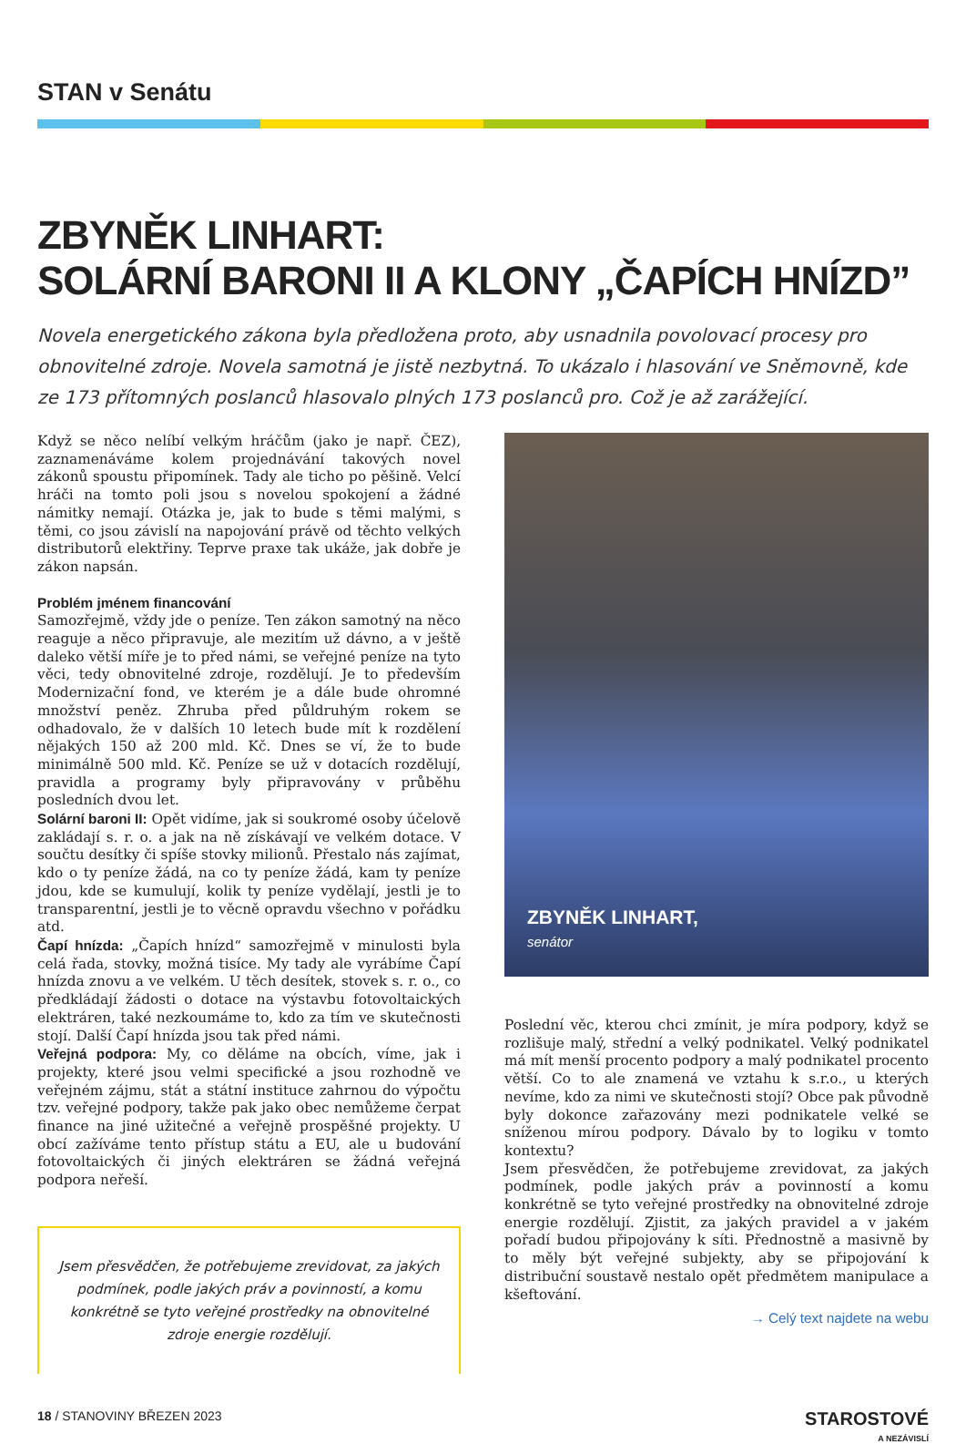STAN v Senátu
ZBYNĚK LINHART:
SOLÁRNÍ BARONI II A KLONY „ČAPÍCH HNÍZD”
Novela energetického zákona byla předložena proto, aby usnadnila povolovací procesy pro obnovitelné zdroje. Novela samotná je jistě nezbytná. To ukázalo i hlasování ve Sněmovně, kde ze 173 přítomných poslanců hlasovalo plných 173 poslanců pro. Což je až zarážející.
Když se něco nelíbí velkým hráčům (jako je např. ČEZ), zaznamenáváme kolem projednávání takových novel zákonů spoustu připomínek. Tady ale ticho po pěšině. Velcí hráči na tomto poli jsou s novelou spokojení a žádné námitky nemají. Otázka je, jak to bude s těmi malými, s těmi, co jsou závislí na napojování právě od těchto velkých distributorů elektřiny. Teprve praxe tak ukáže, jak dobře je zákon napsán.
Problém jménem financování
Samozřejmě, vždy jde o peníze. Ten zákon samotný na něco reaguje a něco připravuje, ale mezitím už dávno, a v ještě daleko větší míře je to před námi, se veřejné peníze na tyto věci, tedy obnovitelné zdroje, rozdělují. Je to především Modernizační fond, ve kterém je a dále bude ohromné množství peněz. Zhruba před půldruhým rokem se odhadovalo, že v dalších 10 letech bude mít k rozdělení nějakých 150 až 200 mld. Kč. Dnes se ví, že to bude minimálně 500 mld. Kč. Peníze se už v dotacích rozdělují, pravidla a programy byly připravovány v průběhu posledních dvou let.
Solární baroni II: Opět vidíme, jak si soukromé osoby účelově zakládají s. r. o. a jak na ně získávají ve velkém dotace. V součtu desítky či spíše stovky milionů. Přestalo nás zajímat, kdo o ty peníze žádá, na co ty peníze žádá, kam ty peníze jdou, kde se kumulují, kolik ty peníze vydělají, jestli je to transparentní, jestli je to věcně opravdu všechno v pořádku atd.
Čapí hnízda: „Čapích hnízd“ samozřejmě v minulosti byla celá řada, stovky, možná tisíce. My tady ale vyrábíme Čapí hnízda znovu a ve velkém. U těch desítek, stovek s. r. o., co předkládají žádosti o dotace na výstavbu fotovoltaických elektráren, také nezkoumáme to, kdo za tím ve skutečnosti stojí. Další Čapí hnízda jsou tak před námi.
Veřejná podpora: My, co děláme na obcích, víme, jak i projekty, které jsou velmi specifické a jsou rozhodně ve veřejném zájmu, stát a státní instituce zahrnou do výpočtu tzv. veřejné podpory, takže pak jako obec nemůžeme čerpat finance na jiné užitečné a veřejně prospěšné projekty. U obcí zažíváme tento přístup státu a EU, ale u budování fotovoltaických či jiných elektráren se žádná veřejná podpora neřeší.
Jsem přesvědčen, že potřebujeme zrevidovat, za jakých podmínek, podle jakých práv a povinností, a komu konkrétně se tyto veřejné prostředky na obnovitelné zdroje energie rozdělují.
ZBYNĚK LINHART,
senátor
Poslední věc, kterou chci zmínit, je míra podpory, když se rozlišuje malý, střední a velký podnikatel. Velký podnikatel má mít menší procento podpory a malý podnikatel procento větší. Co to ale znamená ve vztahu k s.r.o., u kterých nevíme, kdo za nimi ve skutečnosti stojí? Obce pak původně byly dokonce zařazovány mezi podnikatele velké se sníženou mírou podpory. Dávalo by to logiku v tomto kontextu?
Jsem přesvědčen, že potřebujeme zrevidovat, za jakých podmínek, podle jakých práv a povinností a komu konkrétně se tyto veřejné prostředky na obnovitelné zdroje energie rozdělují. Zjistit, za jakých pravidel a v jakém pořadí budou připojovány k síti. Přednostně a masivně by to měly být veřejné subjekty, aby se připojování k distribuční soustavě nestalo opět předmětem manipulace a kšeftování.
→ Celý text najdete na webu
18 / STANOVINY BŘEZEN 2023
STAROSTOVÉ
A NEZÁVISLÍ